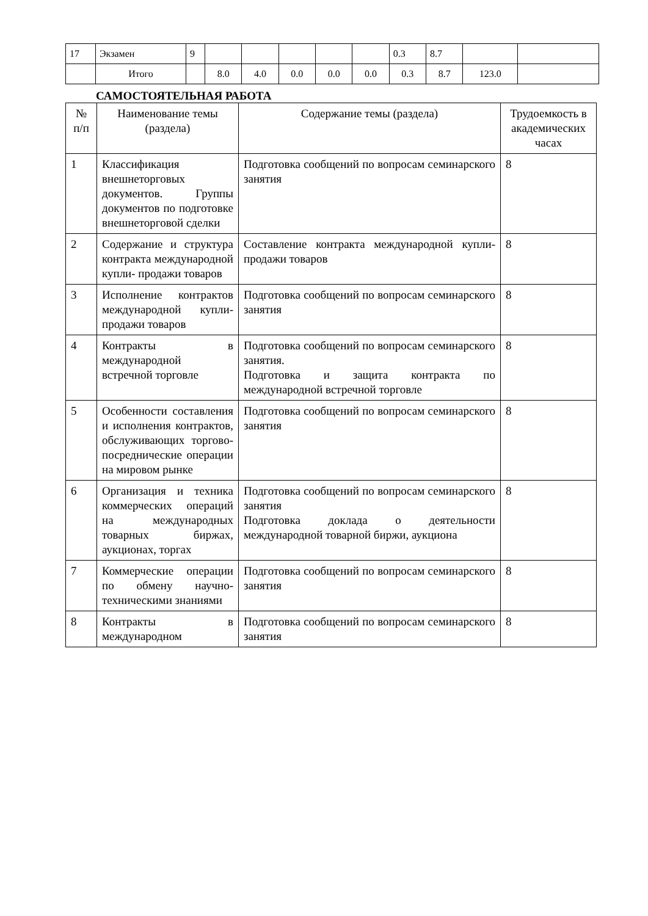| 17 | Экзамен | 9 | | | | | | 0.3 | 8.7 | | |
| | Итого | | 8.0 | 4.0 | 0.0 | 0.0 | 0.0 | 0.3 | 8.7 | 123.0 | |
САМОСТОЯТЕЛЬНАЯ РАБОТА
| № п/п | Наименование темы (раздела) | Содержание темы (раздела) | Трудоемкость в академических часах |
| --- | --- | --- | --- |
| 1 | Классификация внешнеторговых документов. Группы документов по подготовке внешнеторговой сделки | Подготовка сообщений по вопросам семинарского занятия | 8 |
| 2 | Содержание и структура контракта международной купли- продажи товаров | Составление контракта международной купли-продажи товаров | 8 |
| 3 | Исполнение контрактов международной купли- продажи товаров | Подготовка сообщений по вопросам семинарского занятия | 8 |
| 4 | Контракты в международной встречной торговле | Подготовка сообщений по вопросам семинарского занятия. Подготовка и защита контракта по международной встречной торговле | 8 |
| 5 | Особенности составления и исполнения контрактов, обслуживающих торгово-посреднические операции на мировом рынке | Подготовка сообщений по вопросам семинарского занятия | 8 |
| 6 | Организация и техника коммерческих операций на международных товарных биржах, аукционах, торгах | Подготовка сообщений по вопросам семинарского занятия Подготовка доклада о деятельности международной товарной биржи, аукциона | 8 |
| 7 | Коммерческие операции по обмену научно-техническими знаниями | Подготовка сообщений по вопросам семинарского занятия | 8 |
| 8 | Контракты в международном | Подготовка сообщений по вопросам семинарского занятия | 8 |